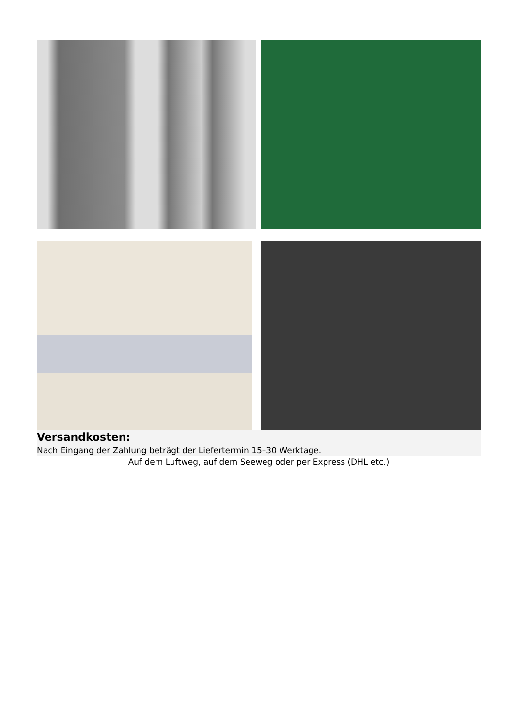Versandkosten:
Nach Eingang der Zahlung beträgt der Liefertermin 15–30 Werktage.
Auf dem Luftweg, auf dem Seeweg oder per Express (DHL etc.)